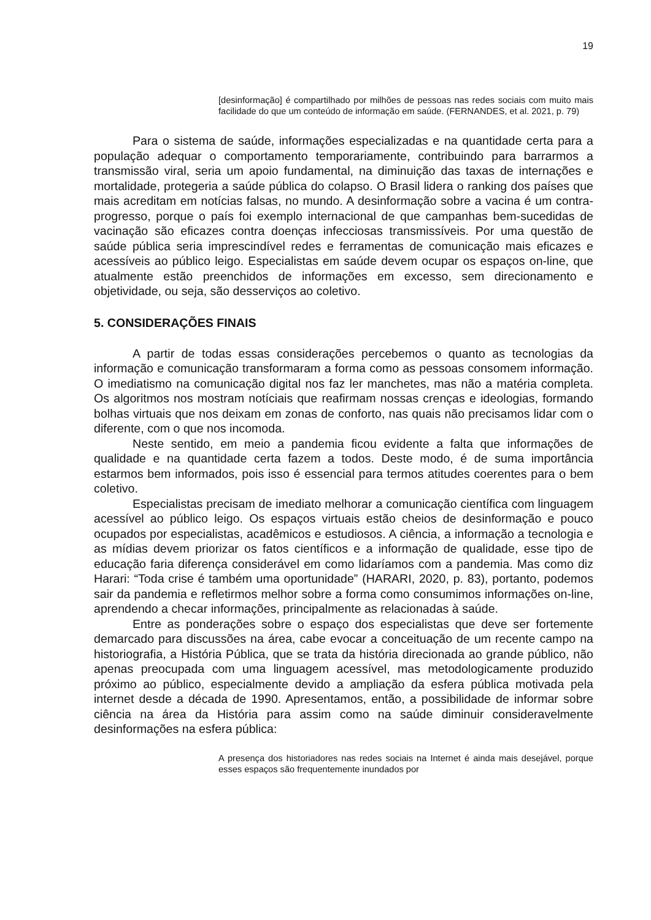19
[desinformação] é compartilhado por milhões de pessoas nas redes sociais com muito mais facilidade do que um conteúdo de informação em saúde. (FERNANDES, et al. 2021, p. 79)
Para o sistema de saúde, informações especializadas e na quantidade certa para a população adequar o comportamento temporariamente, contribuindo para barrarmos a transmissão viral, seria um apoio fundamental, na diminuição das taxas de internações e mortalidade, protegeria a saúde pública do colapso. O Brasil lidera o ranking dos países que mais acreditam em notícias falsas, no mundo. A desinformação sobre a vacina é um contra-progresso, porque o país foi exemplo internacional de que campanhas bem-sucedidas de vacinação são eficazes contra doenças infecciosas transmissíveis. Por uma questão de saúde pública seria imprescindível redes e ferramentas de comunicação mais eficazes e acessíveis ao público leigo. Especialistas em saúde devem ocupar os espaços on-line, que atualmente estão preenchidos de informações em excesso, sem direcionamento e objetividade, ou seja, são desserviços ao coletivo.
5. CONSIDERAÇÕES FINAIS
A partir de todas essas considerações percebemos o quanto as tecnologias da informação e comunicação transformaram a forma como as pessoas consomem informação. O imediatismo na comunicação digital nos faz ler manchetes, mas não a matéria completa. Os algoritmos nos mostram notíciais que reafirmam nossas crenças e ideologias, formando bolhas virtuais que nos deixam em zonas de conforto, nas quais não precisamos lidar com o diferente, com o que nos incomoda.
Neste sentido, em meio a pandemia ficou evidente a falta que informações de qualidade e na quantidade certa fazem a todos. Deste modo, é de suma importância estarmos bem informados, pois isso é essencial para termos atitudes coerentes para o bem coletivo.
Especialistas precisam de imediato melhorar a comunicação científica com linguagem acessível ao público leigo. Os espaços virtuais estão cheios de desinformação e pouco ocupados por especialistas, acadêmicos e estudiosos. A ciência, a informação a tecnologia e as mídias devem priorizar os fatos científicos e a informação de qualidade, esse tipo de educação faria diferença considerável em como lidaríamos com a pandemia. Mas como diz Harari: “Toda crise é também uma oportunidade” (HARARI, 2020, p. 83), portanto, podemos sair da pandemia e refletirmos melhor sobre a forma como consumimos informações on-line, aprendendo a checar informações, principalmente as relacionadas à saúde.
Entre as ponderações sobre o espaço dos especialistas que deve ser fortemente demarcado para discussões na área, cabe evocar a conceituação de um recente campo na historiografia, a História Pública, que se trata da história direcionada ao grande público, não apenas preocupada com uma linguagem acessível, mas metodologicamente produzido próximo ao público, especialmente devido a ampliação da esfera pública motivada pela internet desde a década de 1990. Apresentamos, então, a possibilidade de informar sobre ciência na área da História para assim como na saúde diminuir consideravelmente desinformações na esfera pública:
A presença dos historiadores nas redes sociais na Internet é ainda mais desejável, porque esses espaços são frequentemente inundados por